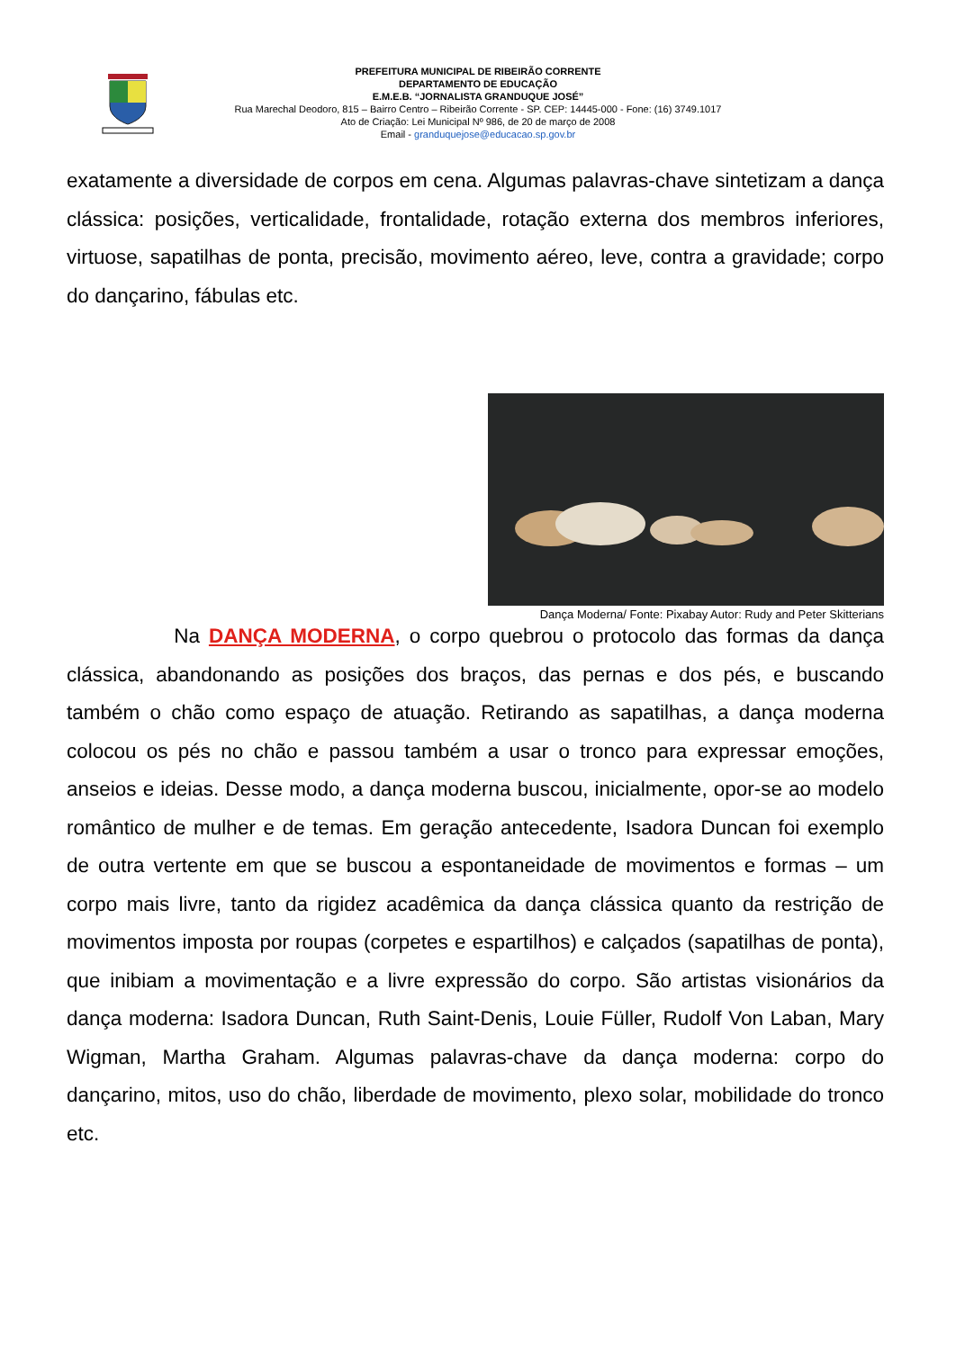PREFEITURA MUNICIPAL DE RIBEIRÃO CORRENTE
DEPARTAMENTO DE EDUCAÇÃO
E.M.E.B. “JORNALISTA GRANDUQUE JOSÉ”
Rua Marechal Deodoro, 815 – Bairro Centro – Ribeirão Corrente - SP. CEP: 14445-000 - Fone: (16) 3749.1017
Ato de Criação: Lei Municipal Nº 986, de 20 de março de 2008
Email - granduquejose@educacao.sp.gov.br
exatamente a diversidade de corpos em cena. Algumas palavras-chave sintetizam a dança clássica: posições, verticalidade, frontalidade, rotação externa dos membros inferiores, virtuose, sapatilhas de ponta, precisão, movimento aéreo, leve, contra a gravidade; corpo do dançarino, fábulas etc.
Dança Moderna/ Fonte: Pixabay Autor: Rudy and Peter Skitterians
Na DANÇA MODERNA, o corpo quebrou o protocolo das formas da dança clássica, abandonando as posições dos braços, das pernas e dos pés, e buscando também o chão como espaço de atuação. Retirando as sapatilhas, a dança moderna colocou os pés no chão e passou também a usar o tronco para expressar emoções, anseios e ideias. Desse modo, a dança moderna buscou, inicialmente, opor-se ao modelo romântico de mulher e de temas. Em geração antecedente, Isadora Duncan foi exemplo de outra vertente em que se buscou a espontaneidade de movimentos e formas – um corpo mais livre, tanto da rigidez acadêmica da dança clássica quanto da restrição de movimentos imposta por roupas (corpetes e espartilhos) e calçados (sapatilhas de ponta), que inibiam a movimentação e a livre expressão do corpo. São artistas visionários da dança moderna: Isadora Duncan, Ruth Saint-Denis, Louie Füller, Rudolf Von Laban, Mary Wigman, Martha Graham. Algumas palavras-chave da dança moderna: corpo do dançarino, mitos, uso do chão, liberdade de movimento, plexo solar, mobilidade do tronco etc.